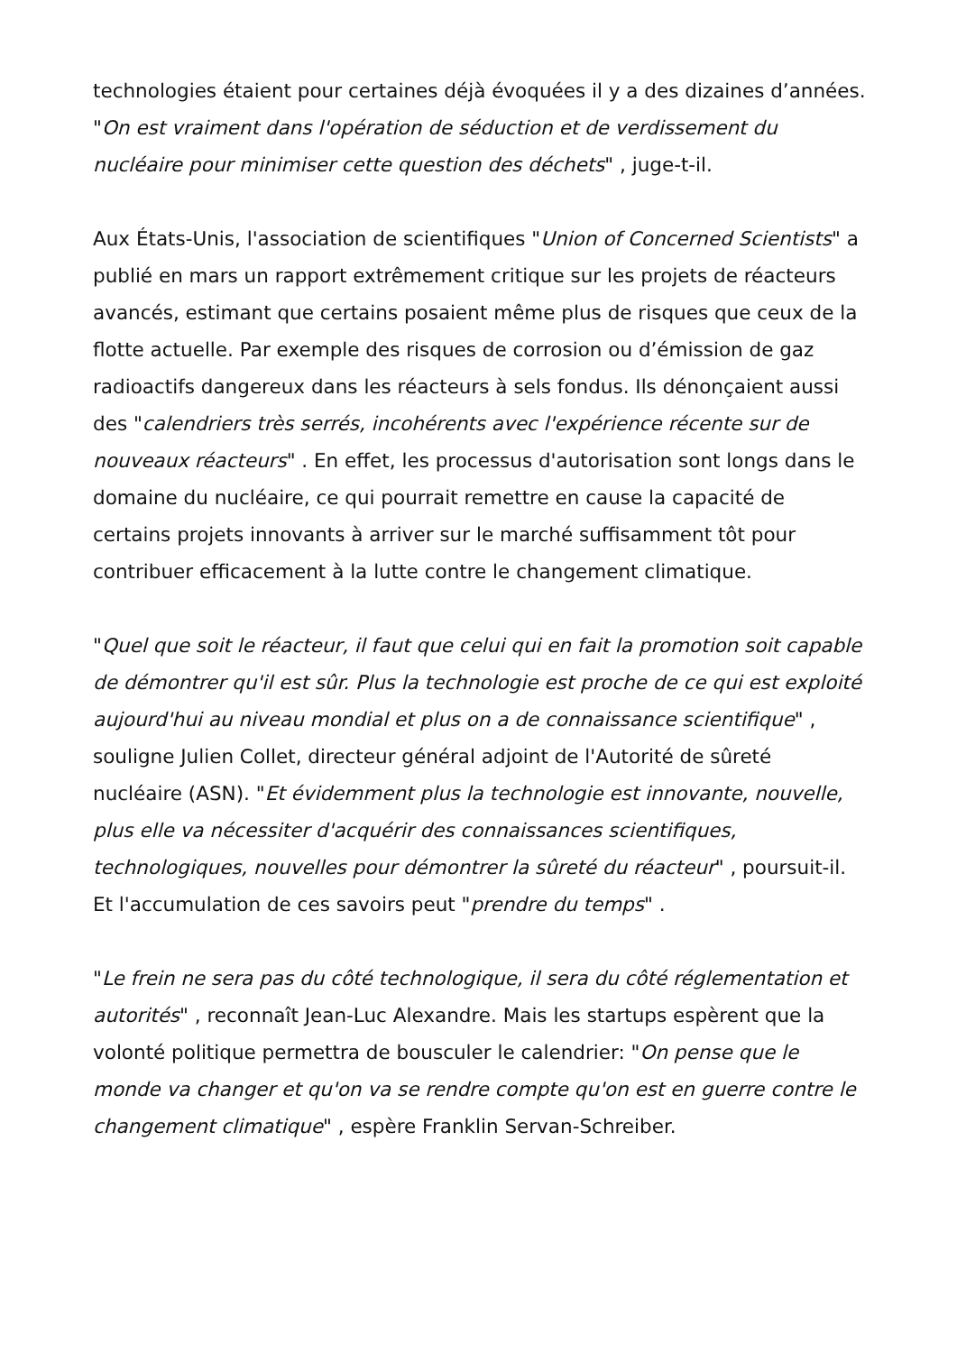technologies étaient pour certaines déjà évoquées il y a des dizaines d’années. "On est vraiment dans l'opération de séduction et de verdissement du nucléaire pour minimiser cette question des déchets" , juge-t-il.
Aux États-Unis, l'association de scientifiques "Union of Concerned Scientists" a publié en mars un rapport extrêmement critique sur les projets de réacteurs avancés, estimant que certains posaient même plus de risques que ceux de la flotte actuelle. Par exemple des risques de corrosion ou d’émission de gaz radioactifs dangereux dans les réacteurs à sels fondus. Ils dénonçaient aussi des "calendriers très serrés, incohérents avec l'expérience récente sur de nouveaux réacteurs" . En effet, les processus d'autorisation sont longs dans le domaine du nucléaire, ce qui pourrait remettre en cause la capacité de certains projets innovants à arriver sur le marché suffisamment tôt pour contribuer efficacement à la lutte contre le changement climatique.
"Quel que soit le réacteur, il faut que celui qui en fait la promotion soit capable de démontrer qu'il est sûr. Plus la technologie est proche de ce qui est exploité aujourd'hui au niveau mondial et plus on a de connaissance scientifique" , souligne Julien Collet, directeur général adjoint de l'Autorité de sûreté nucléaire (ASN). "Et évidemment plus la technologie est innovante, nouvelle, plus elle va nécessiter d'acquérir des connaissances scientifiques, technologiques, nouvelles pour démontrer la sûreté du réacteur" , poursuit-il. Et l'accumulation de ces savoirs peut "prendre du temps" .
"Le frein ne sera pas du côté technologique, il sera du côté réglementation et autorités" , reconnaît Jean-Luc Alexandre. Mais les startups espèrent que la volonté politique permettra de bousculer le calendrier: "On pense que le monde va changer et qu'on va se rendre compte qu'on est en guerre contre le changement climatique" , espère Franklin Servan-Schreiber.